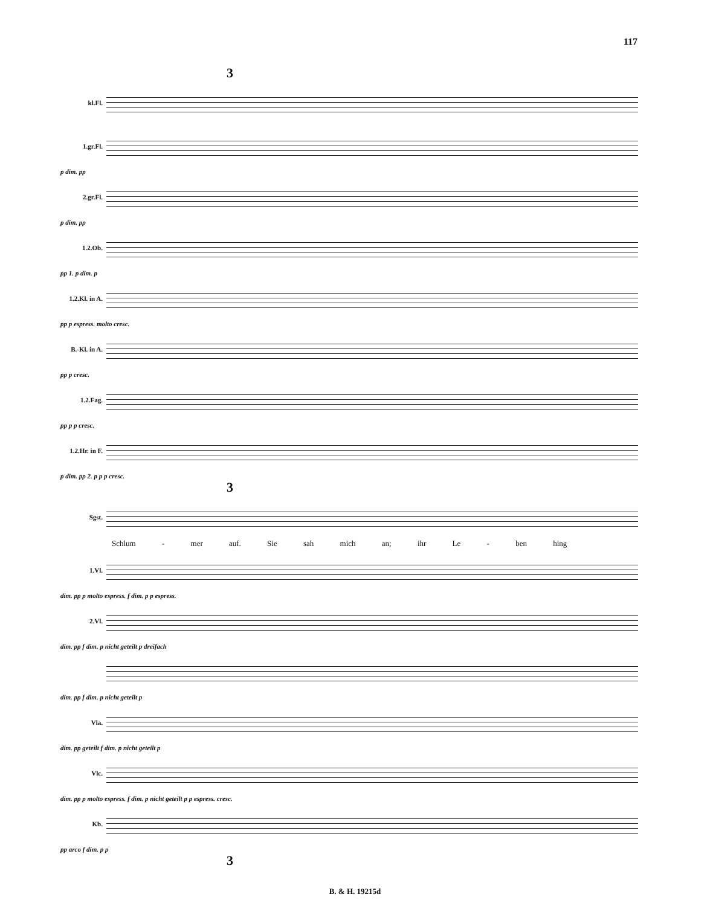117
3
kl.Fl.
1.gr.Fl.
p dim. pp
2.gr.Fl.
p dim. pp
1.2.Ob.
pp 1. p dim. p
1.2.Kl. in A.
pp p espress. molto cresc.
B.-Kl. in A.
pp p cresc.
1.2.Fag.
pp p p cresc.
1.2.Hr. in F.
p dim. pp 2. p p p cresc.
3
Sgst.
Schlum - mer auf. Sie sah mich an; ihr Le - ben hing
1.Vl.
dim. pp p molto espress. f dim. p p espress.
2.Vl.
dim. pp f dim. p nicht geteilt p dreifach
dim. pp f dim. p nicht geteilt p
Vla.
dim. pp geteilt f dim. p nicht geteilt p
Vlc.
dim. pp p molto espress. f dim. p nicht geteilt p p espress. cresc.
Kb.
pp arco f dim. p p
3
B. & H. 19215d